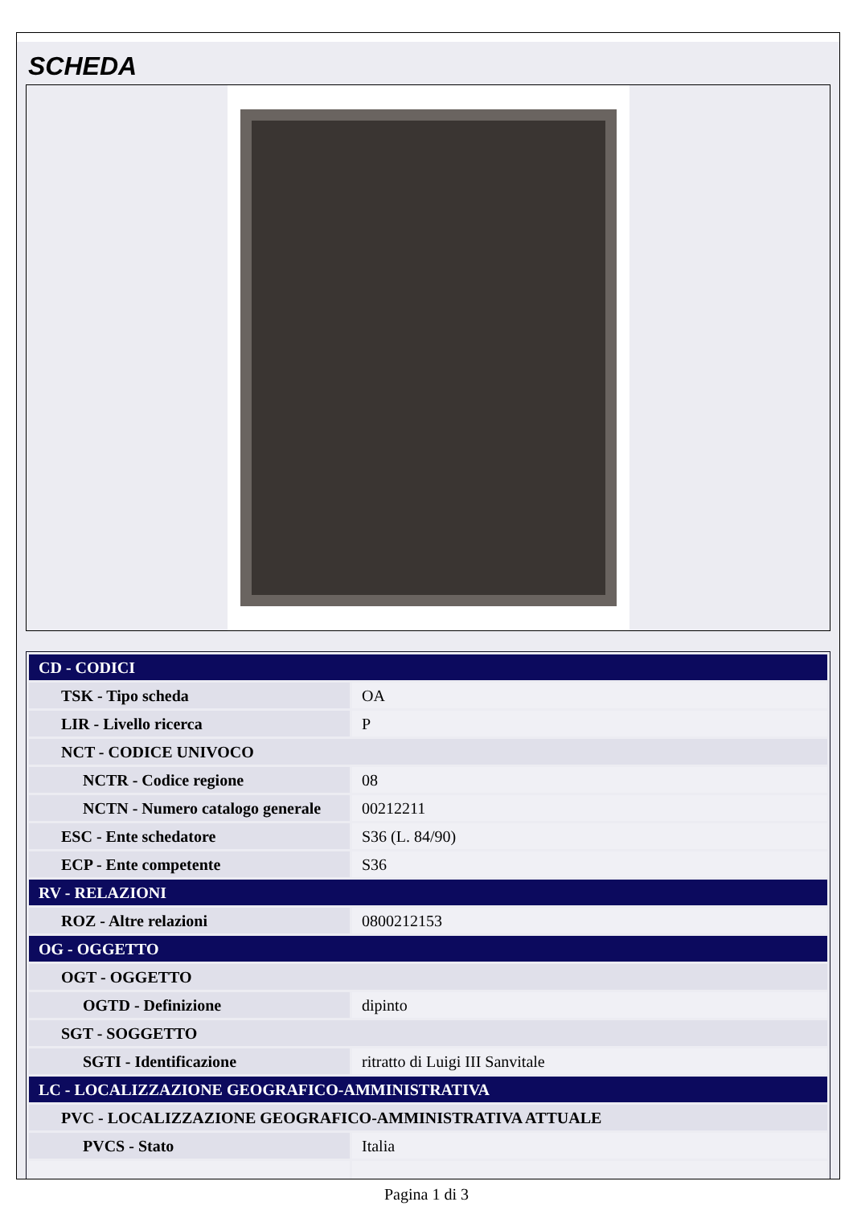SCHEDA
| CD - CODICI | |
| TSK - Tipo scheda | OA |
| LIR - Livello ricerca | P |
| NCT - CODICE UNIVOCO | |
| NCTR - Codice regione | 08 |
| NCTN - Numero catalogo generale | 00212211 |
| ESC - Ente schedatore | S36 (L. 84/90) |
| ECP - Ente competente | S36 |
| RV - RELAZIONI | |
| ROZ - Altre relazioni | 0800212153 |
| OG - OGGETTO | |
| OGT - OGGETTO | |
| OGTD - Definizione | dipinto |
| SGT - SOGGETTO | |
| SGTI - Identificazione | ritratto di Luigi III Sanvitale |
| LC - LOCALIZZAZIONE GEOGRAFICO-AMMINISTRATIVA | |
| PVC - LOCALIZZAZIONE GEOGRAFICO-AMMINISTRATIVA ATTUALE | |
| PVCS - Stato | Italia |
Pagina 1 di 3